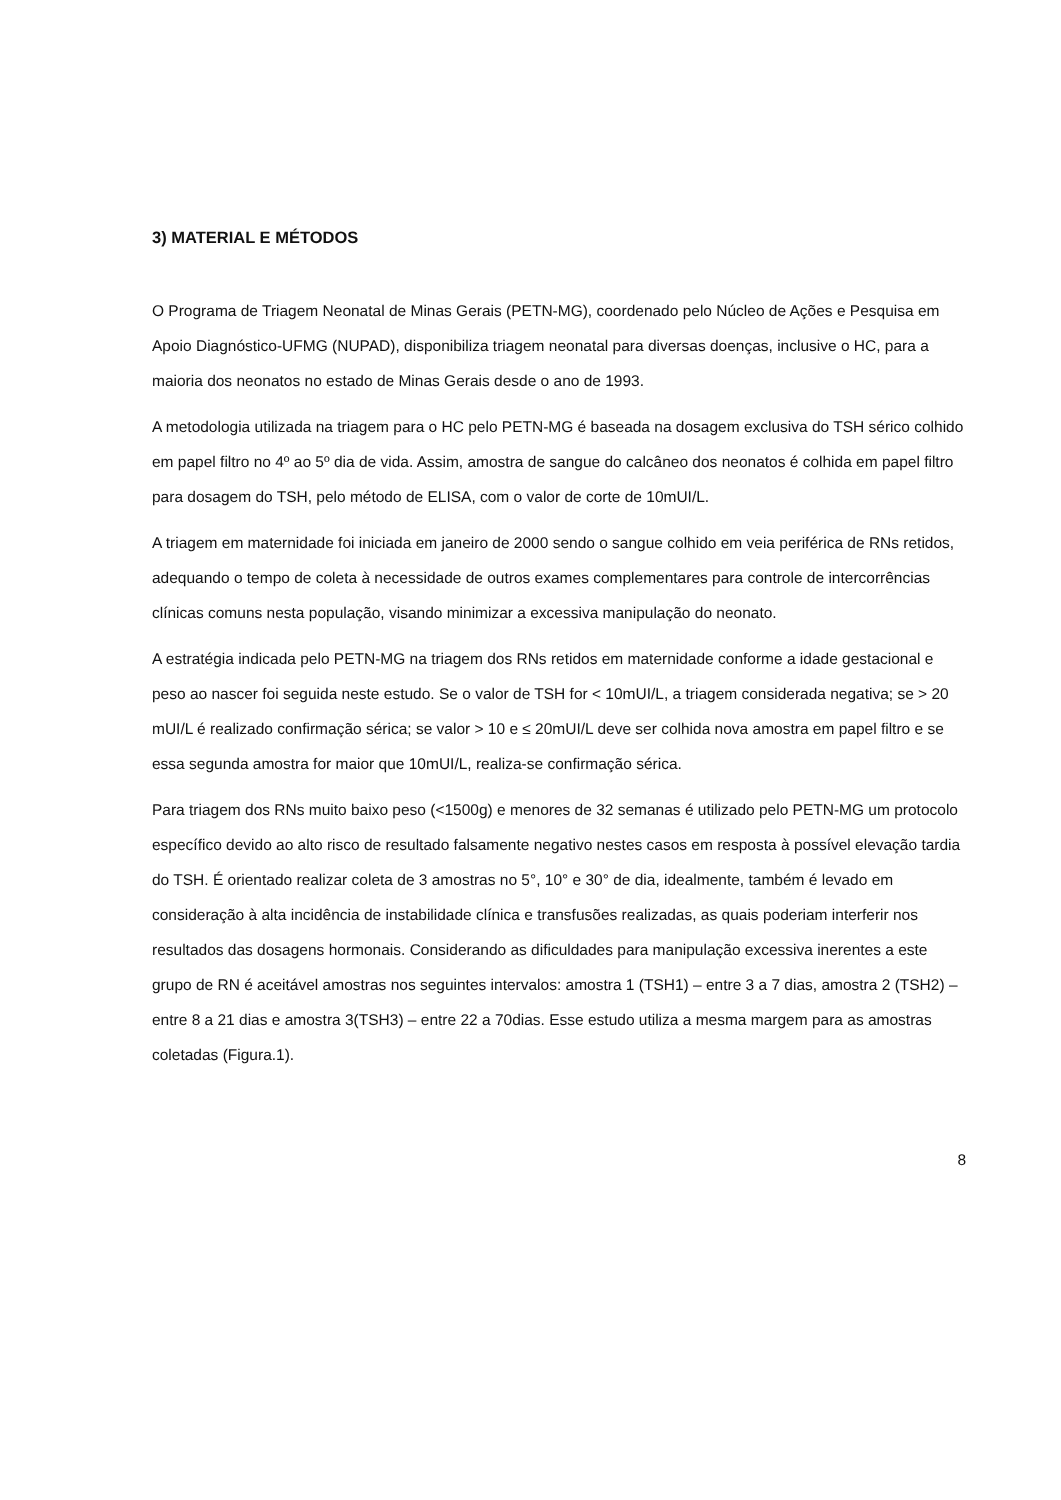3) MATERIAL E MÉTODOS
O Programa de Triagem Neonatal de Minas Gerais (PETN-MG), coordenado pelo Núcleo de Ações e Pesquisa em Apoio Diagnóstico-UFMG (NUPAD), disponibiliza triagem neonatal para diversas doenças, inclusive o HC, para a maioria dos neonatos no estado de Minas Gerais desde o ano de 1993.
A metodologia utilizada na triagem para o HC pelo PETN-MG é baseada na dosagem exclusiva do TSH sérico colhido em papel filtro no 4º ao 5º dia de vida. Assim, amostra de sangue do calcâneo dos neonatos é colhida em papel filtro para dosagem do TSH, pelo método de ELISA, com o valor de corte de 10mUI/L.
A triagem em maternidade foi iniciada em janeiro de 2000 sendo o sangue colhido em veia periférica de RNs retidos, adequando o tempo de coleta à necessidade de outros exames complementares para controle de intercorrências clínicas comuns nesta população, visando minimizar a excessiva manipulação do neonato.
A estratégia indicada pelo PETN-MG na triagem dos RNs retidos em maternidade conforme a idade gestacional e peso ao nascer foi seguida neste estudo. Se o valor de TSH for < 10mUI/L, a triagem considerada negativa; se > 20 mUI/L é realizado confirmação sérica; se valor > 10 e ≤ 20mUI/L deve ser colhida nova amostra em papel filtro e se essa segunda amostra for maior que 10mUI/L, realiza-se confirmação sérica.
Para triagem dos RNs muito baixo peso (<1500g) e menores de 32 semanas é utilizado pelo PETN-MG um protocolo específico devido ao alto risco de resultado falsamente negativo nestes casos em resposta à possível elevação tardia do TSH. É orientado realizar coleta de 3 amostras no 5°, 10° e 30° de dia, idealmente, também é levado em consideração à alta incidência de instabilidade clínica e transfusões realizadas, as quais poderiam interferir nos resultados das dosagens hormonais. Considerando as dificuldades para manipulação excessiva inerentes a este grupo de RN é aceitável amostras nos seguintes intervalos: amostra 1 (TSH1) – entre 3 a 7 dias, amostra 2 (TSH2) – entre 8 a 21 dias e amostra 3(TSH3) – entre 22 a 70dias. Esse estudo utiliza a mesma margem para as amostras coletadas (Figura.1).
8